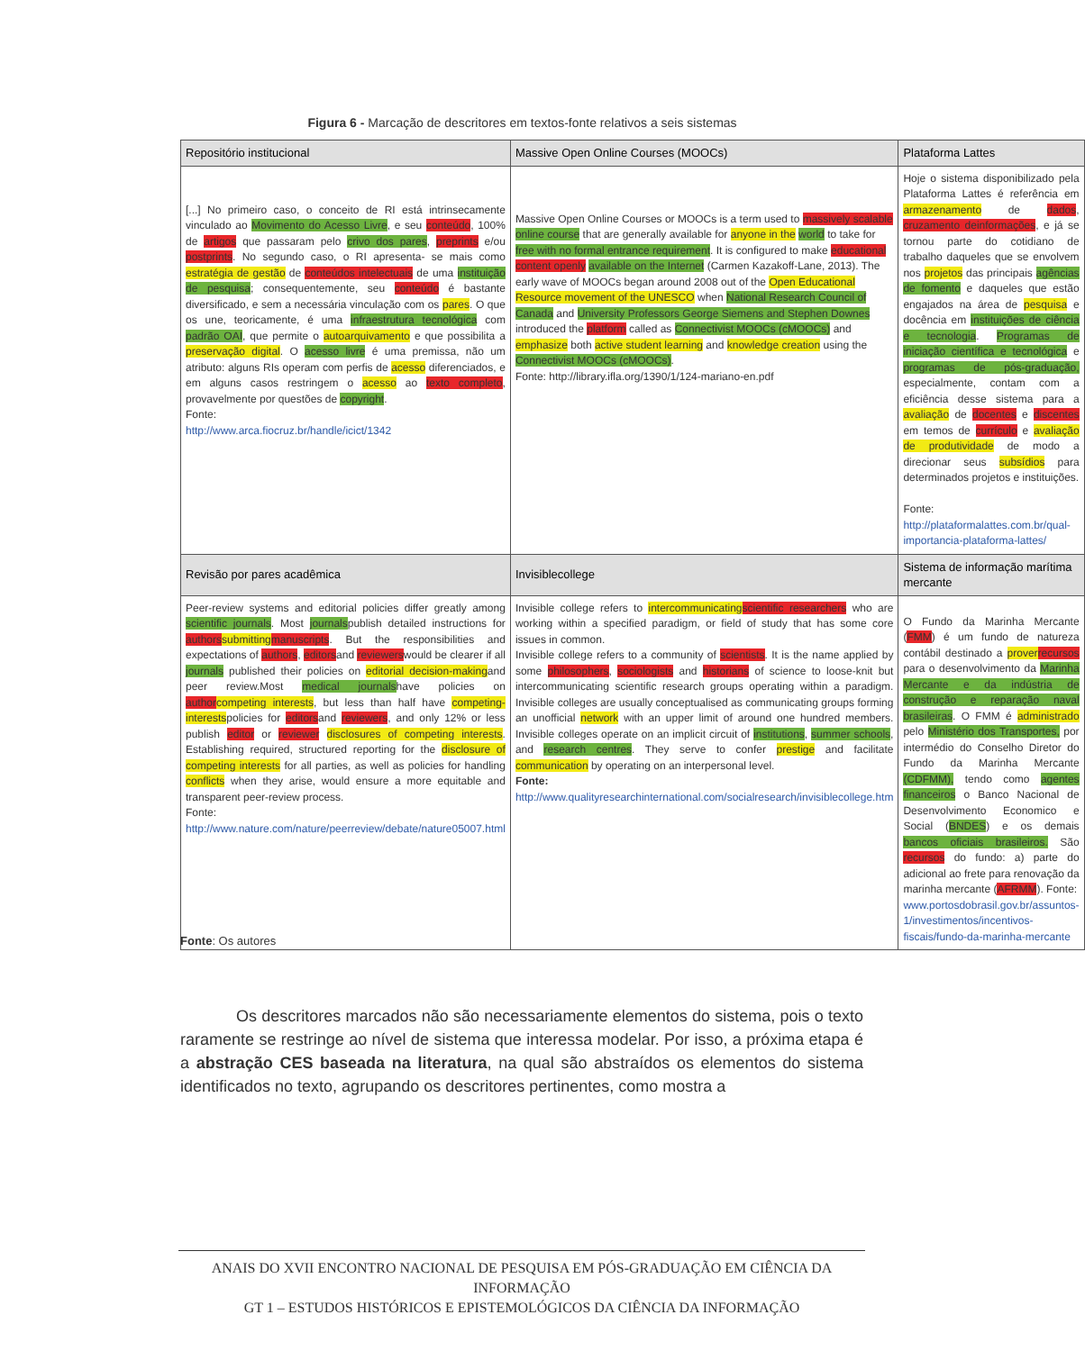Figura 6 - Marcação de descritores em textos-fonte relativos a seis sistemas
| Repositório institucional | Massive Open Online Courses (MOOCs) | Plataforma Lattes |
| --- | --- | --- |
| [...] No primeiro caso, o conceito de RI está intrinsecamente vinculado ao Movimento do Acesso Livre , e seu conteúdo , 100% de artigos que passaram pelo crivo dos pares , preprints e/ou postprints . No segundo caso, o RI apresenta- se mais como estratégia de gestão de conteúdos intelectuais de uma instituição de pesquisa ; consequentemente, seu conteúdo é bastante diversificado, e sem a necessária vinculação com os pares . O que os une, teoricamente, é uma infraestrutura tecnológica com padrão OAI , que permite o autoarquivamento e que possibilita a preservação digital . O acesso livre é uma premissa, não um atributo: alguns RIs operam com perfis de acesso diferenciados, e em alguns casos restringem o acesso ao texto completo , provavelmente por questões de copyright . Fonte: http://www.arca.fiocruz.br/handle/icict/1342 | Massive Open Online Courses or MOOCs is a term used to massively scalable online course that are generally available for anyone in the world to take for free with no formal entrance requirement . It is configured to make educational content openly available on the Internet (Carmen Kazakoff-Lane, 2013). The early wave of MOOCs began around 2008 out of the Open Educational Resource movement of the UNESCO when National Research Council of Canada and University Professors George Siemens and Stephen Downes introduced the platform called as Connectivist MOOCs (cMOOCs) and emphasize both active student learning and knowledge creation using the Connectivist MOOCs (cMOOCs) . Fonte: http://library.ifla.org/1390/1/124-mariano-en.pdf | Hoje o sistema disponibilizado pela Plataforma Lattes é referência em armazenamento de dados , cruzamento deinformações , e já se tornou parte do cotidiano de trabalho daqueles que se envolvem nos projetos das principais agências de fomento e daqueles que estão engajados na área de pesquisa e docência em instituições de ciência e tecnologia . Programas de iniciação científica e tecnológica e programas de pós-graduação, especialmente, contam com a eficiência desse sistema para a avaliação de docentes e discentes em temos de currículo e avaliação de produtividade de modo a direcionar seus subsídios para determinados projetos e instituições. Fonte: http://plataformalattes.com.br/qual-importancia-plataforma-lattes/ |
| Revisão por pares acadêmica | Invisiblecollege | Sistema de informação marítima mercante |
| Peer-review systems and editorial policies differ greatly among scientific journals . Most journals publish detailed instructions for authors submitting manuscripts . But the responsibilities and expectations of authors , editors and reviewers would be clearer if all journals published their policies on editorial decision-making and peer review.Most medical journals have policies on author competing interests , but less than half have competing-interests policies for editors and reviewers , and only 12% or less publish editor or reviewer disclosures of competing interests . Establishing required, structured reporting for the disclosure of competing interests for all parties, as well as policies for handling conflicts when they arise, would ensure a more equitable and transparent peer-review process. Fonte: http://www.nature.com/nature/peerreview/debate/nature05007.html | Invisible college refers to intercommunicating scientific researchers who are working within a specified paradigm, or field of study that has some core issues in common. Invisible college refers to a community of scientists . It is the name applied by some philosophers , sociologists and historians of science to loose-knit but intercommunicating scientific research groups operating within a paradigm. Invisible colleges are usually conceptualised as communicating groups forming an unofficial network with an upper limit of around one hundred members. Invisible colleges operate on an implicit circuit of institutions , summer schools , and research centres . They serve to confer prestige and facilitate communication by operating on an interpersonal level. Fonte: http://www.qualityresearchinternational.com/socialresearch/invisiblecollege.htm | O Fundo da Marinha Mercante ( FMM ) é um fundo de natureza contábil destinado a prover recursos para o desenvolvimento da Marinha Mercante e da indústria de construção e reparação naval brasileiras . O FMM é administrado pelo Ministério dos Transportes, por intermédio do Conselho Diretor do Fundo da Marinha Mercante (CDFMM), tendo como agentes financeiros o Banco Nacional de Desenvolvimento Economico e Social ( BNDES ) e os demais bancos oficiais brasileiros. São recursos do fundo: a) parte do adicional ao frete para renovação da marinha mercante ( AFRMM ). Fonte: www.portosdobrasil.gov.br/assuntos-1/investimentos/incentivos-fiscais/fundo-da-marinha-mercante |
Fonte: Os autores
Os descritores marcados não são necessariamente elementos do sistema, pois o texto raramente se restringe ao nível de sistema que interessa modelar. Por isso, a próxima etapa é a abstração CES baseada na literatura, na qual são abstraídos os elementos do sistema identificados no texto, agrupando os descritores pertinentes, como mostra a
ANAIS DO XVII ENCONTRO NACIONAL DE PESQUISA EM PÓS-GRADUAÇÃO EM CIÊNCIA DA INFORMAÇÃO
GT 1 – ESTUDOS HISTÓRICOS E EPISTEMOLÓGICOS DA CIÊNCIA DA INFORMAÇÃO